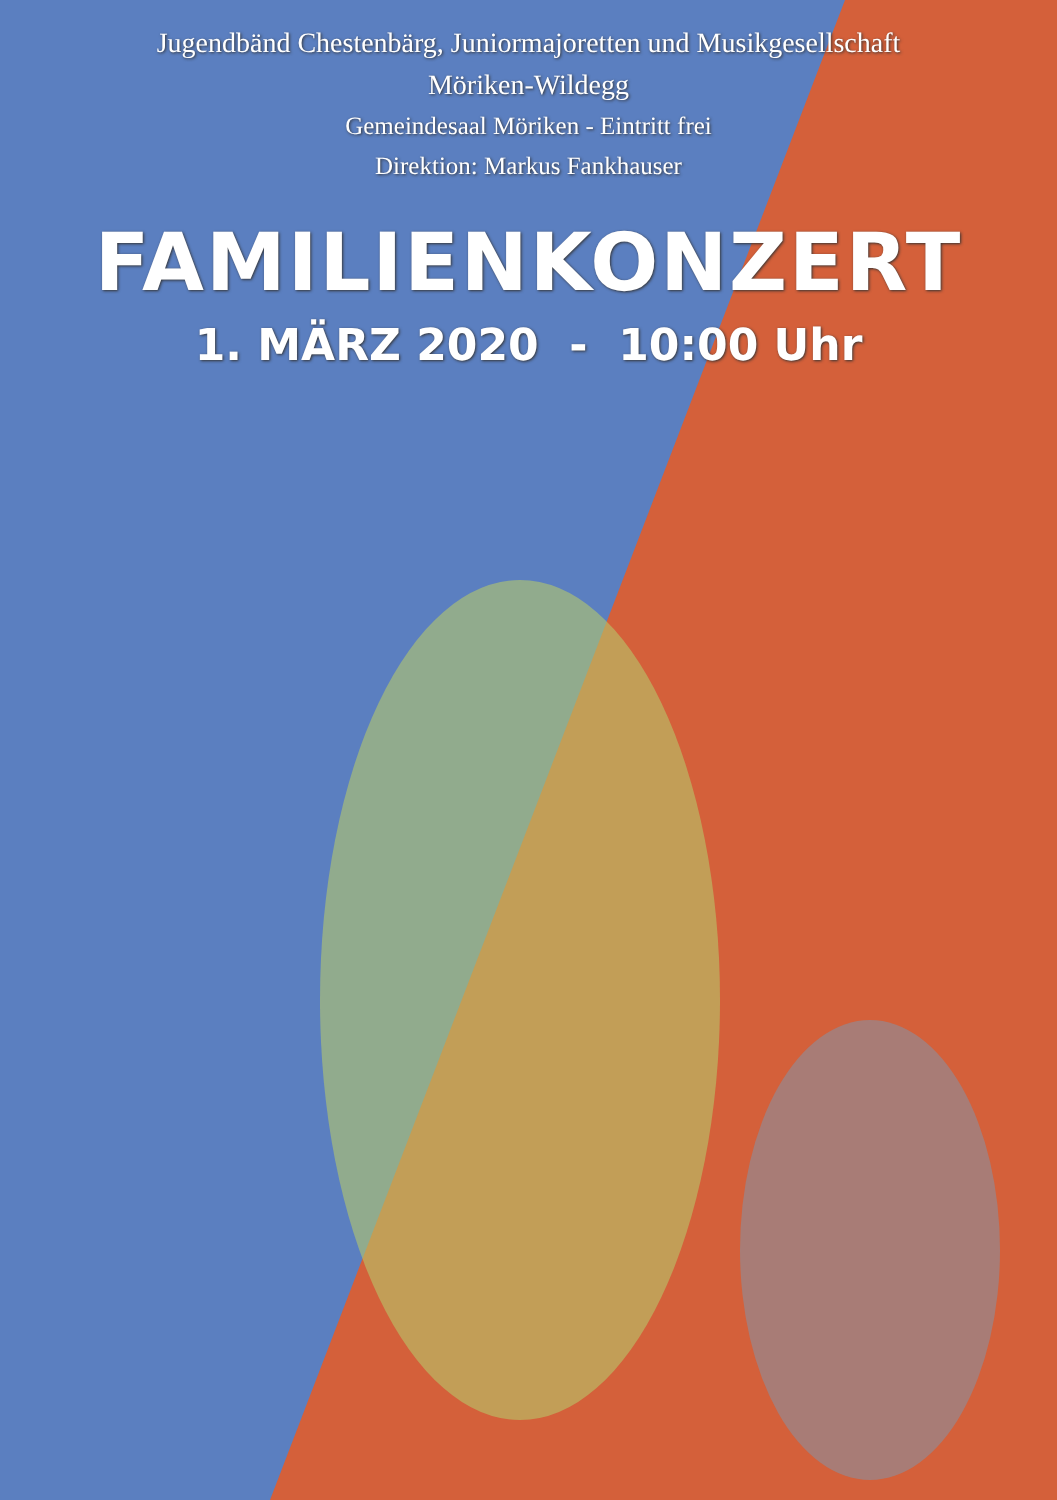Jugendbänd Chestenbärg, Juniormajoretten und Musikgesellschaft
Möriken-Wildegg
Gemeindesaal Möriken - Eintritt frei
Direktion: Markus Fankhauser
FAMILIENKONZERT
1. MÄRZ 2020 - 10:00 Uhr